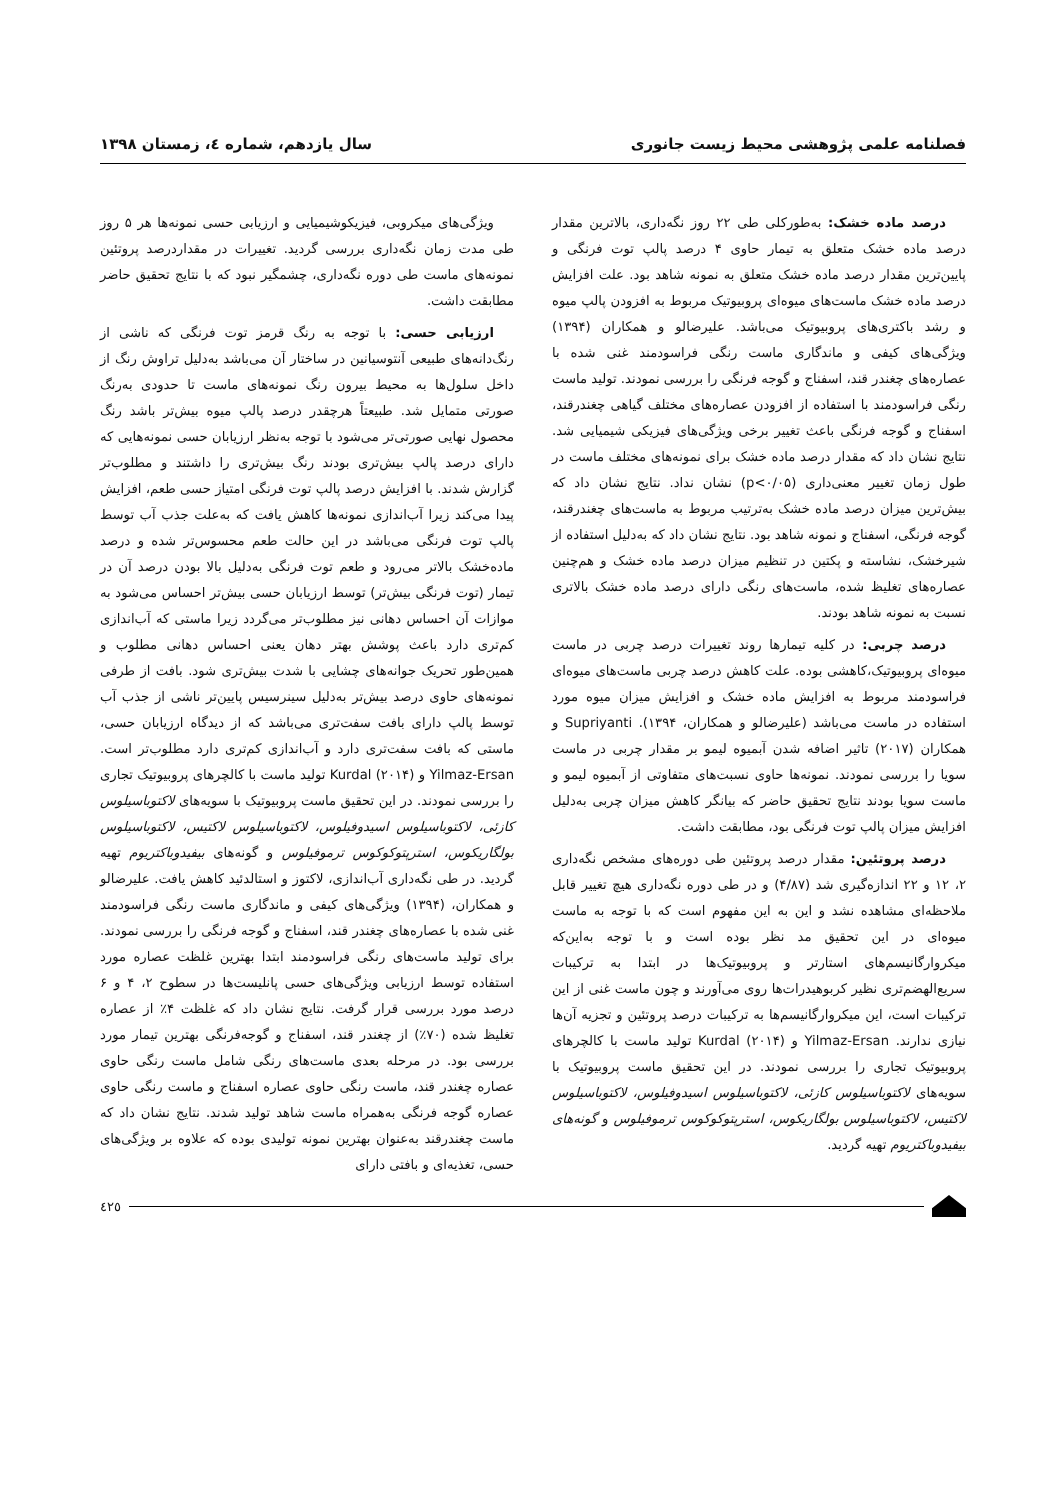فصلنامه علمی پژوهشی محیط زیست جانوری سال یازدهم، شماره ٤، زمستان ١٣٩٨
درصد ماده خشک: به‌طورکلی طی ۲۲ روز نگه‌داری، بالاترین مقدار درصد ماده خشک متعلق به تیمار حاوی ۴ درصد پالپ توت فرنگی و پایین‌ترین مقدار درصد ماده خشک متعلق به نمونه شاهد بود. علت افزایش درصد ماده خشک ماست‌های میوه‌ای پروبیوتیک مربوط به افزودن پالپ میوه و رشد باکتری‌های پروبیوتیک می‌باشد. علیرضالو و همکاران (۱۳۹۴) ویژگی‌های کیفی و ماندگاری ماست رنگی فراسودمند غنی شده با عصاره‌های چغندر قند، اسفناج و گوجه فرنگی را بررسی نمودند. تولید ماست رنگی فراسودمند با استفاده از افزودن عصاره‌های مختلف گیاهی چغندرقند، اسفناج و گوجه فرنگی باعث تغییر برخی ویژگی‌های فیزیکی شیمیایی شد. نتایج نشان داد که مقدار درصد ماده خشک برای نمونه‌های مختلف ماست در طول زمان تغییر معنی‌داری (p<۰/۰۵) نشان نداد. نتایج نشان داد که بیش‌ترین میزان درصد ماده خشک به‌ترتیب مربوط به ماست‌های چغندرقند، گوجه فرنگی، اسفناج و نمونه شاهد بود. نتایج نشان داد که به‌دلیل استفاده از شیرخشک، نشاسته و پکتین در تنظیم میزان درصد ماده خشک و هم‌چنین عصاره‌های تغلیظ شده، ماست‌های رنگی دارای درصد ماده خشک بالاتری نسبت به نمونه شاهد بودند.
درصد چربی: در کلیه تیمارها روند تغییرات درصد چربی در ماست میوه‌ای پروبیوتیک،کاهشی بوده. علت کاهش درصد چربی ماست‌های میوه‌ای فراسودمند مربوط به افزایش ماده خشک و افزایش میزان میوه مورد استفاده در ماست می‌باشد (علیرضالو و همکاران، ۱۳۹۴). Supriyanti و همکاران (۲۰۱۷) تاثیر اضافه شدن آبمیوه لیمو بر مقدار چربی در ماست سویا را بررسی نمودند. نمونه‌ها حاوی نسبت‌های متفاوتی از آبمیوه لیمو و ماست سویا بودند نتایج تحقیق حاضر که بیانگر کاهش میزان چربی به‌دلیل افزایش میزان پالپ توت فرنگی بود، مطابقت داشت.
درصد پروتئین: مقدار درصد پروتئین طی دوره‌های مشخص نگه‌داری ۲، ۱۲ و ۲۲ اندازه‌گیری شد (۴/۸۷) و در طی دوره نگه‌داری هیچ تغییر قابل ملاحظه‌ای مشاهده نشد و این به این مفهوم است که با توجه به ماست میوه‌ای در این تحقیق مد نظر بوده است و با توجه به‌این‌که میکروارگانیسم‌های استارتر و پروبیوتیک‌ها در ابتدا به ترکیبات سریع‌الهضم‌تری نظیر کربوهیدرات‌ها روی می‌آورند و چون ماست غنی از این ترکیبات است، این میکروارگانیسم‌ها به ترکیبات درصد پروتئین و تجزیه آن‌ها نیازی ندارند. Yilmaz-Ersan و Kurdal (۲۰۱۴) تولید ماست با کالچرهای پروبیوتیک تجاری را بررسی نمودند. در این تحقیق ماست پروبیوتیک با سویه‌های لاکتوباسیلوس کازئی، لاکتوباسیلوس اسیدوفیلوس، لاکتوباسیلوس لاکتیس، لاکتوباسیلوس بولگاریکوس، استرپتوکوکوس ترموفیلوس و گونه‌های بیفیدوباکتریوم تهیه گردید.
ویژگی‌های میکروبی، فیزیکوشیمیایی و ارزیابی حسی نمونه‌ها هر ۵ روز طی مدت زمان نگه‌داری بررسی گردید. تغییرات در مقداردرصد پروتئین نمونه‌های ماست طی دوره نگه‌داری، چشمگیر نبود که با نتایج تحقیق حاضر مطابقت داشت.
ارزیابی حسی: با توجه به رنگ قرمز توت فرنگی که ناشی از رنگ‌دانه‌های طبیعی آنتوسیانین در ساختار آن می‌باشد به‌دلیل تراوش رنگ از داخل سلول‌ها به محیط بیرون رنگ نمونه‌های ماست تا حدودی به‌رنگ صورتی متمایل شد. طبیعتاً هرچقدر درصد پالپ میوه بیش‌تر باشد رنگ محصول نهایی صورتی‌تر می‌شود با توجه به‌نظر ارزیابان حسی نمونه‌هایی که دارای درصد پالپ بیش‌تری بودند رنگ بیش‌تری را داشتند و مطلوب‌تر گزارش شدند. با افزایش درصد پالپ توت فرنگی امتیاز حسی طعم، افزایش پیدا می‌کند زیرا آب‌اندازی نمونه‌ها کاهش یافت که به‌علت جذب آب توسط پالپ توت فرنگی می‌باشد در این حالت طعم محسوس‌تر شده و درصد ماده‌خشک بالاتر می‌رود و طعم توت فرنگی به‌دلیل بالا بودن درصد آن در تیمار (توت فرنگی بیش‌تر) توسط ارزیابان حسی بیش‌تر احساس می‌شود به موازات آن احساس دهانی نیز مطلوب‌تر می‌گردد زیرا ماستی که آب‌اندازی کم‌تری دارد باعث پوشش بهتر دهان یعنی احساس دهانی مطلوب و همین‌طور تحریک جوانه‌های چشایی با شدت بیش‌تری شود. بافت از طرفی نمونه‌های حاوی درصد بیش‌تر به‌دلیل سینرسیس پایین‌تر ناشی از جذب آب توسط پالپ دارای بافت سفت‌تری می‌باشد که از دیدگاه ارزیابان حسی، ماستی که بافت سفت‌تری دارد و آب‌اندازی کم‌تری دارد مطلوب‌تر است. Yilmaz-Ersan و Kurdal (۲۰۱۴) تولید ماست با کالچرهای پروبیوتیک تجاری را بررسی نمودند. در این تحقیق ماست پروبیوتیک با سویه‌های لاکتوباسیلوس کازئی، لاکتوباسیلوس اسیدوفیلوس، لاکتوباسیلوس لاکتیس، لاکتوباسیلوس بولگاریکوس، استرپتوکوکوس ترموفیلوس و گونه‌های بیفیدوباکتریوم تهیه گردید. در طی نگه‌داری آب‌اندازی، لاکتوز و استالدئید کاهش یافت. علیرضالو و همکاران، (۱۳۹۴) ویژگی‌های کیفی و ماندگاری ماست رنگی فراسودمند غنی شده با عصاره‌های چغندر قند، اسفناج و گوجه فرنگی را بررسی نمودند. برای تولید ماست‌های رنگی فراسودمند ابتدا بهترین غلظت عصاره مورد استفاده توسط ارزیابی ویژگی‌های حسی پانلیست‌ها در سطوح ۲، ۴ و ۶ درصد مورد بررسی قرار گرفت. نتایج نشان داد که غلظت ۴٪ از عصاره تغلیظ شده (۷۰٪) از چغندر قند، اسفناج و گوجه‌فرنگی بهترین تیمار مورد بررسی بود. در مرحله بعدی ماست‌های رنگی شامل ماست رنگی حاوی عصاره چغندر قند، ماست رنگی حاوی عصاره اسفناج و ماست رنگی حاوی عصاره گوجه فرنگی به‌همراه ماست شاهد تولید شدند. نتایج نشان داد که ماست چغندرقند به‌عنوان بهترین نمونه تولیدی بوده که علاوه بر ویژگی‌های حسی، تغذیه‌ای و بافتی دارای
٤٢٥